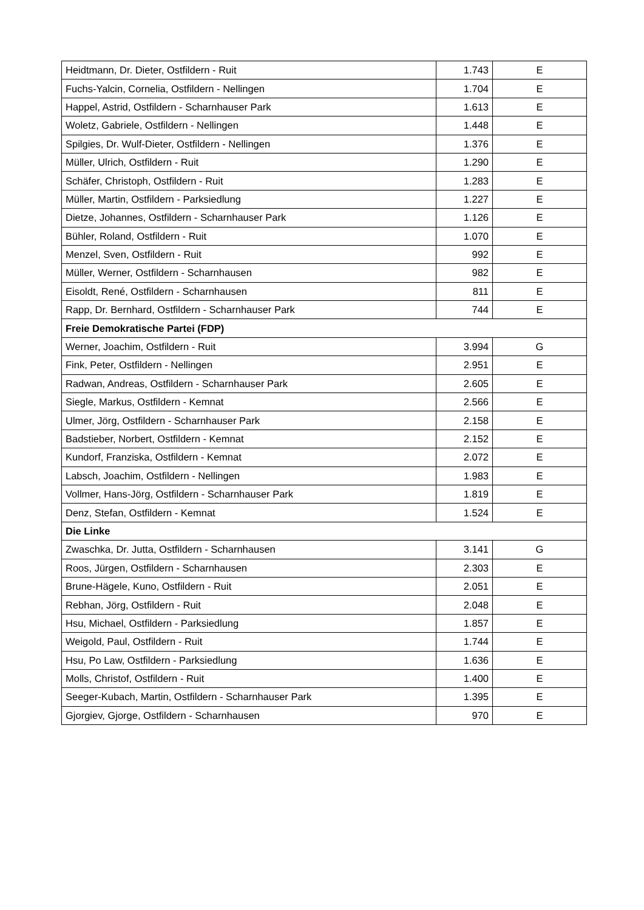| Heidtmann, Dr. Dieter, Ostfildern - Ruit | 1.743 | E |
| Fuchs-Yalcin, Cornelia, Ostfildern - Nellingen | 1.704 | E |
| Happel, Astrid, Ostfildern - Scharnhauser Park | 1.613 | E |
| Woletz, Gabriele, Ostfildern - Nellingen | 1.448 | E |
| Spilgies, Dr. Wulf-Dieter, Ostfildern - Nellingen | 1.376 | E |
| Müller, Ulrich, Ostfildern - Ruit | 1.290 | E |
| Schäfer, Christoph, Ostfildern - Ruit | 1.283 | E |
| Müller, Martin, Ostfildern - Parksiedlung | 1.227 | E |
| Dietze, Johannes, Ostfildern - Scharnhauser Park | 1.126 | E |
| Bühler, Roland, Ostfildern - Ruit | 1.070 | E |
| Menzel, Sven, Ostfildern - Ruit | 992 | E |
| Müller, Werner, Ostfildern - Scharnhausen | 982 | E |
| Eisoldt, René, Ostfildern - Scharnhausen | 811 | E |
| Rapp, Dr. Bernhard, Ostfildern - Scharnhauser Park | 744 | E |
| Freie Demokratische Partei (FDP) | | |
| Werner, Joachim, Ostfildern - Ruit | 3.994 | G |
| Fink, Peter, Ostfildern - Nellingen | 2.951 | E |
| Radwan, Andreas, Ostfildern - Scharnhauser Park | 2.605 | E |
| Siegle, Markus, Ostfildern - Kemnat | 2.566 | E |
| Ulmer, Jörg, Ostfildern - Scharnhauser Park | 2.158 | E |
| Badstieber, Norbert, Ostfildern - Kemnat | 2.152 | E |
| Kundorf, Franziska, Ostfildern - Kemnat | 2.072 | E |
| Labsch, Joachim, Ostfildern - Nellingen | 1.983 | E |
| Vollmer, Hans-Jörg, Ostfildern - Scharnhauser Park | 1.819 | E |
| Denz, Stefan, Ostfildern - Kemnat | 1.524 | E |
| Die Linke | | |
| Zwaschka, Dr. Jutta, Ostfildern - Scharnhausen | 3.141 | G |
| Roos, Jürgen, Ostfildern - Scharnhausen | 2.303 | E |
| Brune-Hägele, Kuno, Ostfildern - Ruit | 2.051 | E |
| Rebhan, Jörg, Ostfildern - Ruit | 2.048 | E |
| Hsu, Michael, Ostfildern - Parksiedlung | 1.857 | E |
| Weigold, Paul, Ostfildern - Ruit | 1.744 | E |
| Hsu, Po Law, Ostfildern - Parksiedlung | 1.636 | E |
| Molls, Christof, Ostfildern - Ruit | 1.400 | E |
| Seeger-Kubach, Martin, Ostfildern - Scharnhauser Park | 1.395 | E |
| Gjorgiev, Gjorge, Ostfildern - Scharnhausen | 970 | E |